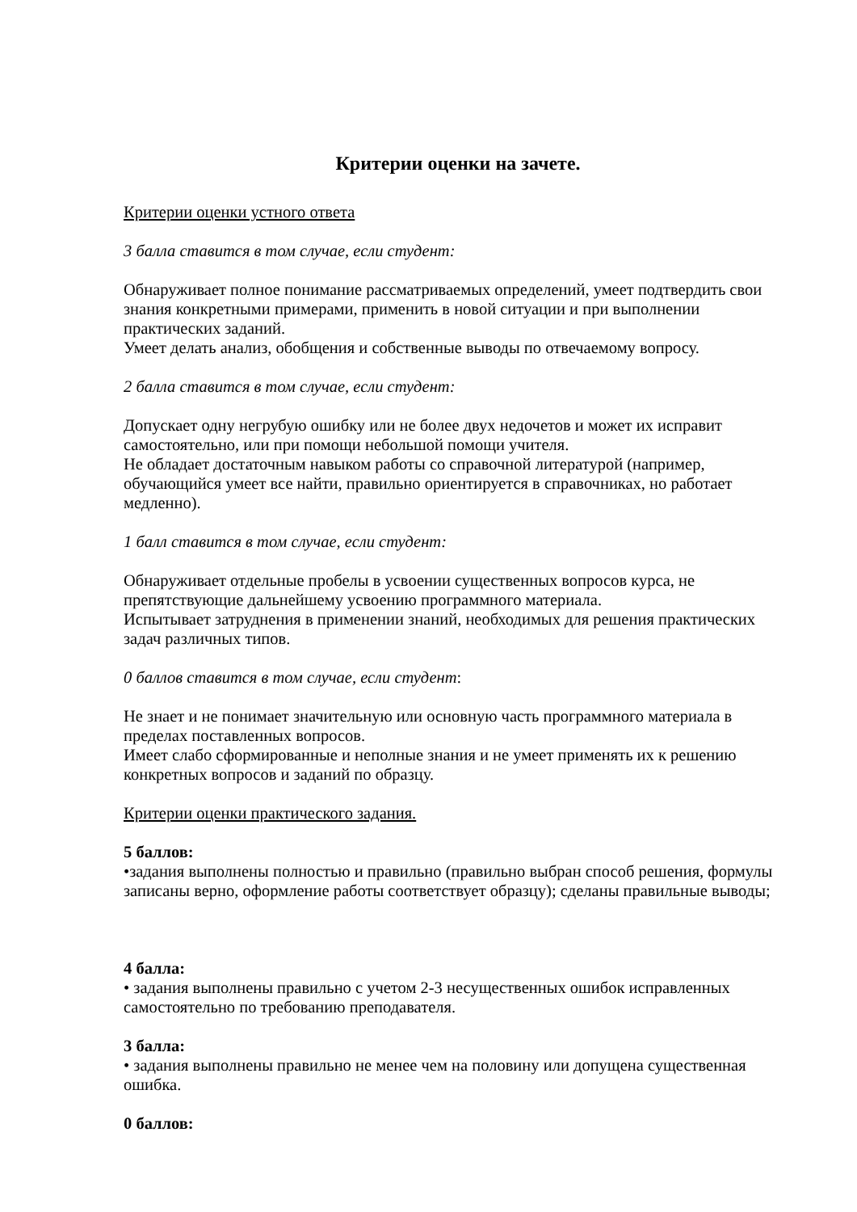Критерии оценки на зачете.
Критерии оценки устного ответа
3 балла ставится в том случае, если студент:
Обнаруживает полное понимание рассматриваемых определений, умеет подтвердить свои знания конкретными примерами, применить в новой ситуации и при выполнении практических заданий.
Умеет делать анализ, обобщения и собственные выводы по отвечаемому вопросу.
2 балла ставится в том случае, если студент:
Допускает одну негрубую ошибку или не более двух недочетов и может их исправит самостоятельно, или при помощи небольшой помощи учителя.
Не обладает достаточным навыком работы со справочной литературой (например, обучающийся умеет все найти, правильно ориентируется в справочниках, но работает медленно).
1 балл ставится в том случае, если студент:
Обнаруживает отдельные пробелы в усвоении существенных вопросов курса, не препятствующие дальнейшему усвоению программного материала.
Испытывает затруднения в применении знаний, необходимых для решения практических задач различных типов.
0 баллов ставится в том случае, если студент:
Не знает и не понимает значительную или основную часть программного материала в пределах поставленных вопросов.
Имеет слабо сформированные и неполные знания и не умеет применять их к решению конкретных вопросов и заданий по образцу.
Критерии оценки практического задания.
5 баллов:
•задания выполнены полностью и правильно (правильно выбран способ решения, формулы записаны верно, оформление работы соответствует образцу); сделаны правильные выводы;
4 балла:
• задания выполнены правильно с учетом 2-3 несущественных ошибок исправленных самостоятельно по требованию преподавателя.
3 балла:
• задания выполнены правильно не менее чем на половину или допущена существенная ошибка.
0 баллов: